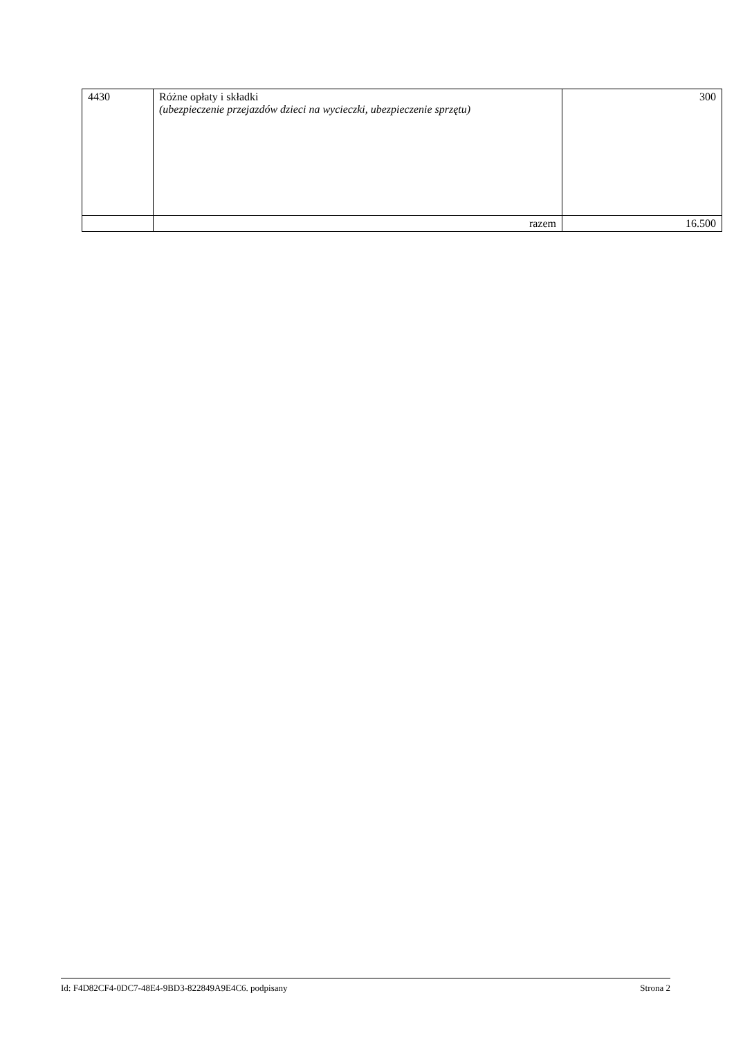| 4430 | Różne opłaty i składki (ubezpieczenie przejazdów dzieci na wycieczki, ubezpieczenie sprzętu) | 300 |
| | razem | 16.500 |
Id: F4D82CF4-0DC7-48E4-9BD3-822849A9E4C6. podpisany Strona 2